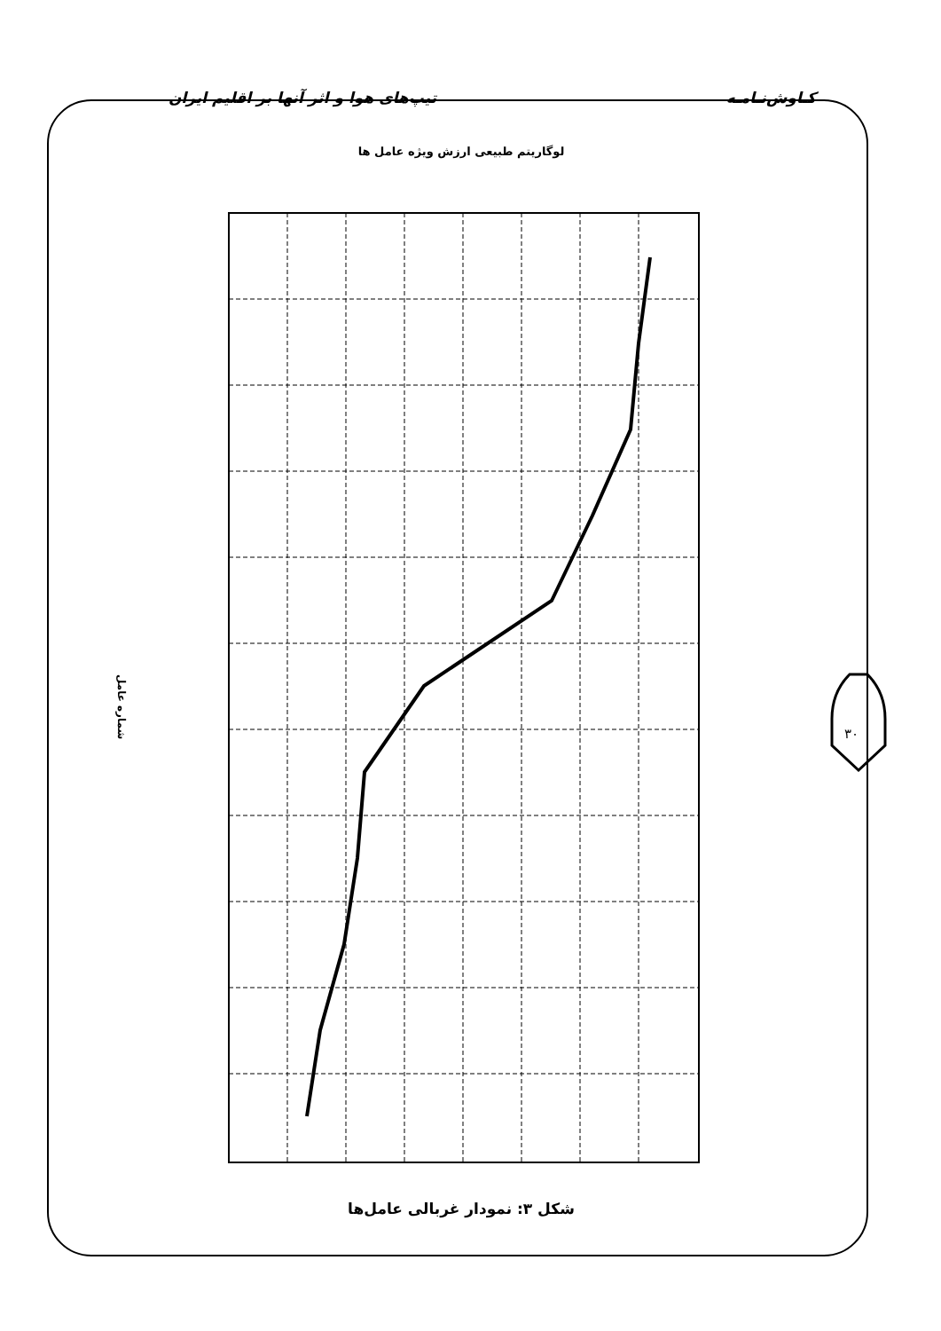کـاوش‌نـامـه تیپ‌های هوا و اثر آنها بر اقلیم ایران
لوگاریتم طبیعی ارزش ویژه عامل ها
شماره عامل
شکل ۳: نمودار غربالی عامل‌ها
۳۰